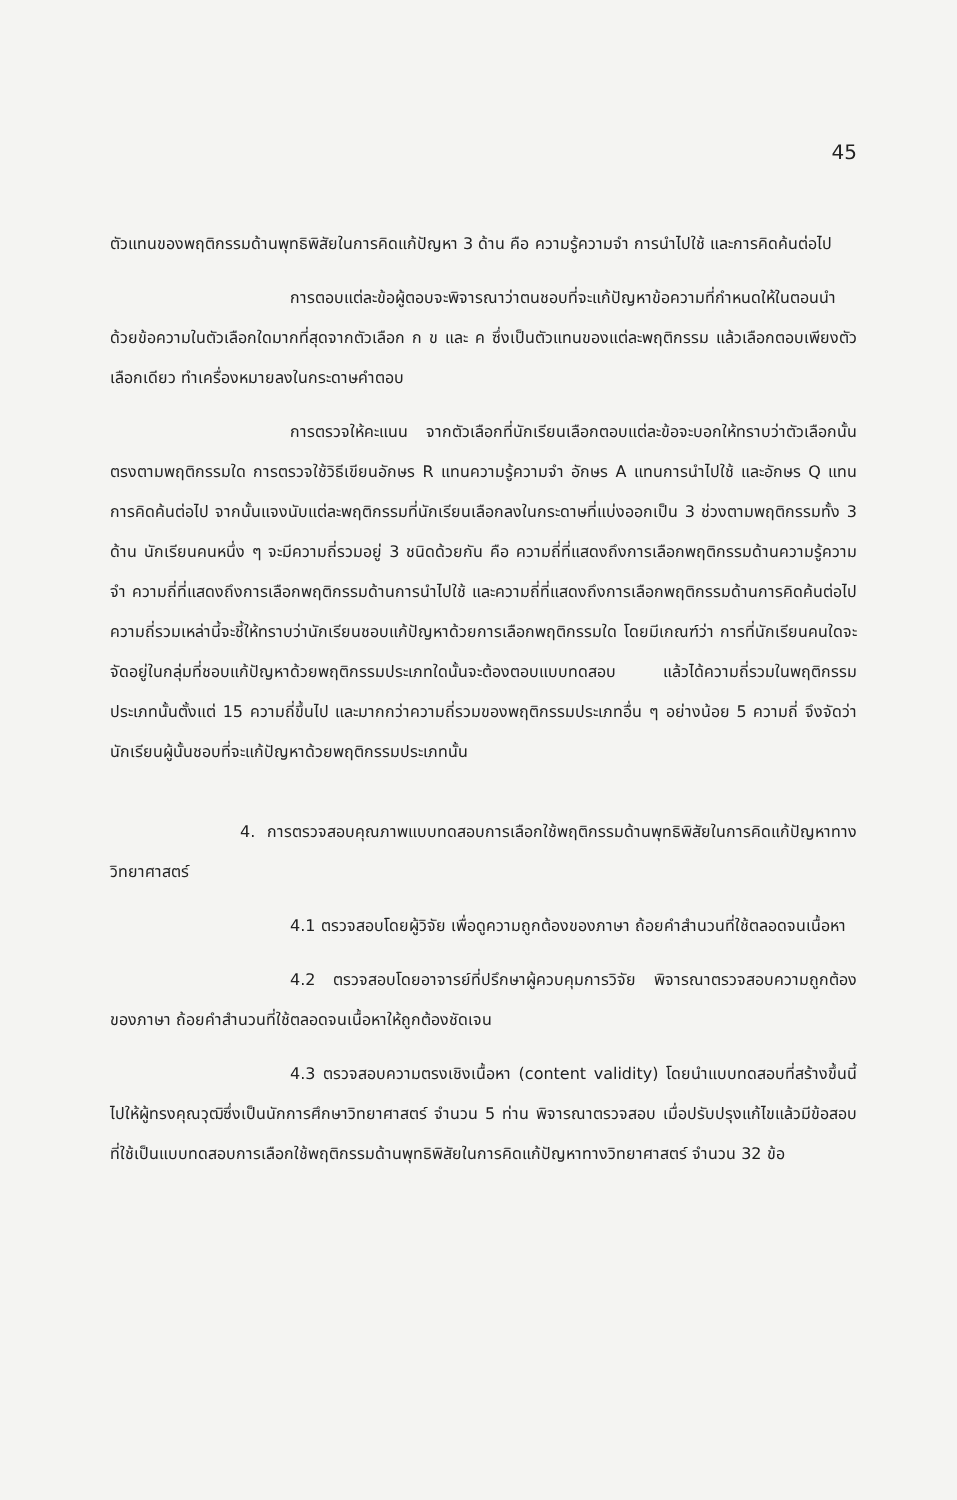45
ตัวแทนของพฤติกรรมด้านพุทธิพิสัยในการคิดแก้ปัญหา 3 ด้าน คือ ความรู้ความจำ การนำไปใช้ และการคิดค้นต่อไป
การตอบแต่ละข้อผู้ตอบจะพิจารณาว่าตนชอบที่จะแก้ปัญหาข้อความที่กำหนดให้ในตอนนำด้วยข้อความในตัวเลือกใดมากที่สุดจากตัวเลือก ก ข และ ค ซึ่งเป็นตัวแทนของแต่ละพฤติกรรม แล้วเลือกตอบเพียงตัวเลือกเดียว ทำเครื่องหมายลงในกระดาษคำตอบ
การตรวจให้คะแนน จากตัวเลือกที่นักเรียนเลือกตอบแต่ละข้อจะบอกให้ทราบว่าตัวเลือกนั้นตรงตามพฤติกรรมใด การตรวจใช้วิธีเขียนอักษร R แทนความรู้ความจำ อักษร A แทนการนำไปใช้ และอักษร Q แทนการคิดค้นต่อไป จากนั้นแจงนับแต่ละพฤติกรรมที่นักเรียนเลือกลงในกระดาษที่แบ่งออกเป็น 3 ช่วงตามพฤติกรรมทั้ง 3 ด้าน นักเรียนคนหนึ่ง ๆ จะมีความถี่รวมอยู่ 3 ชนิดด้วยกัน คือ ความถี่ที่แสดงถึงการเลือกพฤติกรรมด้านความรู้ความจำ ความถี่ที่แสดงถึงการเลือกพฤติกรรมด้านการนำไปใช้ และความถี่ที่แสดงถึงการเลือกพฤติกรรมด้านการคิดค้นต่อไป ความถี่รวมเหล่านี้จะชี้ให้ทราบว่านักเรียนชอบแก้ปัญหาด้วยการเลือกพฤติกรรมใด โดยมีเกณฑ์ว่า การที่นักเรียนคนใดจะจัดอยู่ในกลุ่มที่ชอบแก้ปัญหาด้วยพฤติกรรมประเภทใดนั้นจะต้องตอบแบบทดสอบ แล้วได้ความถี่รวมในพฤติกรรมประเภทนั้นตั้งแต่ 15 ความถี่ขึ้นไป และมากกว่าความถี่รวมของพฤติกรรมประเภทอื่น ๆ อย่างน้อย 5 ความถี่ จึงจัดว่านักเรียนผู้นั้นชอบที่จะแก้ปัญหาด้วยพฤติกรรมประเภทนั้น
4. การตรวจสอบคุณภาพแบบทดสอบการเลือกใช้พฤติกรรมด้านพุทธิพิสัยในการคิดแก้ปัญหาทางวิทยาศาสตร์
4.1 ตรวจสอบโดยผู้วิจัย เพื่อดูความถูกต้องของภาษา ถ้อยคำสำนวนที่ใช้ตลอดจนเนื้อหา
4.2 ตรวจสอบโดยอาจารย์ที่ปรึกษาผู้ควบคุมการวิจัย พิจารณาตรวจสอบความถูกต้องของภาษา ถ้อยคำสำนวนที่ใช้ตลอดจนเนื้อหาให้ถูกต้องชัดเจน
4.3 ตรวจสอบความตรงเชิงเนื้อหา (content validity) โดยนำแบบทดสอบที่สร้างขึ้นนี้ไปให้ผู้ทรงคุณวุฒิซึ่งเป็นนักการศึกษาวิทยาศาสตร์ จำนวน 5 ท่าน พิจารณาตรวจสอบ เมื่อปรับปรุงแก้ไขแล้วมีข้อสอบที่ใช้เป็นแบบทดสอบการเลือกใช้พฤติกรรมด้านพุทธิพิสัยในการคิดแก้ปัญหาทางวิทยาศาสตร์ จำนวน 32 ข้อ